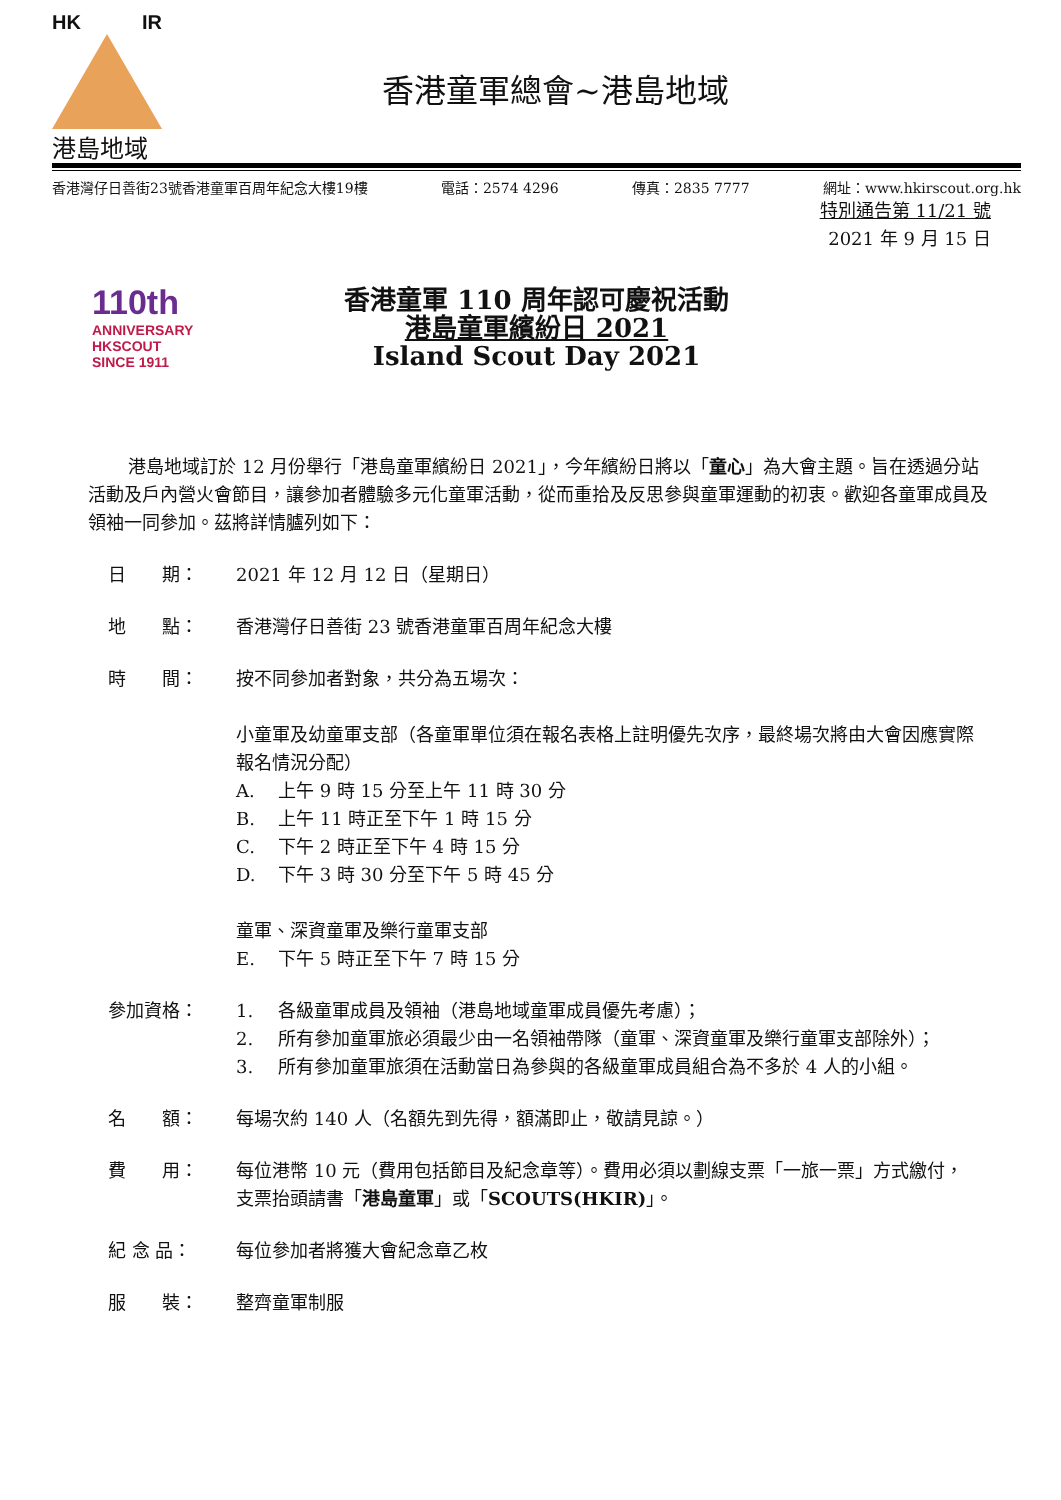HK IR
港島地域
香港童軍總會~港島地域
香港灣仔日善街23號香港童軍百周年紀念大樓19樓 電話：2574 4296 傳真：2835 7777 網址：www.hkirscout.org.hk
特別通告第 11/21 號
2021 年 9 月 15 日
110th
ANNIVERSARY
HKSCOUT
SINCE 1911
香港童軍 110 周年認可慶祝活動
港島童軍繽紛日 2021
Island Scout Day 2021
港島地域訂於 12 月份舉行「港島童軍繽紛日 2021」，今年繽紛日將以「童心」為大會主題。旨在透過分站活動及戶內營火會節目，讓參加者體驗多元化童軍活動，從而重拾及反思參與童軍運動的初衷。歡迎各童軍成員及領袖一同參加。茲將詳情臚列如下：
日　　期： 2021 年 12 月 12 日（星期日）
地　　點： 香港灣仔日善街 23 號香港童軍百周年紀念大樓
時　　間： 按不同參加者對象，共分為五場次：
小童軍及幼童軍支部（各童軍單位須在報名表格上註明優先次序，最終場次將由大會因應實際報名情況分配）
A. 上午 9 時 15 分至上午 11 時 30 分
B. 上午 11 時正至下午 1 時 15 分
C. 下午 2 時正至下午 4 時 15 分
D. 下午 3 時 30 分至下午 5 時 45 分
童軍、深資童軍及樂行童軍支部
E. 下午 5 時正至下午 7 時 15 分
參加資格： 1. 各級童軍成員及領袖（港島地域童軍成員優先考慮）；
2. 所有參加童軍旅必須最少由一名領袖帶隊（童軍、深資童軍及樂行童軍支部除外）；
3. 所有參加童軍旅須在活動當日為參與的各級童軍成員組合為不多於 4 人的小組。
名　　額： 每場次約 140 人（名額先到先得，額滿即止，敬請見諒。）
費　　用： 每位港幣 10 元（費用包括節目及紀念章等）。費用必須以劃線支票「一旅一票」方式繳付，支票抬頭請書「港島童軍」或「SCOUTS(HKIR)」。
紀 念 品： 每位參加者將獲大會紀念章乙枚
服　　裝： 整齊童軍制服